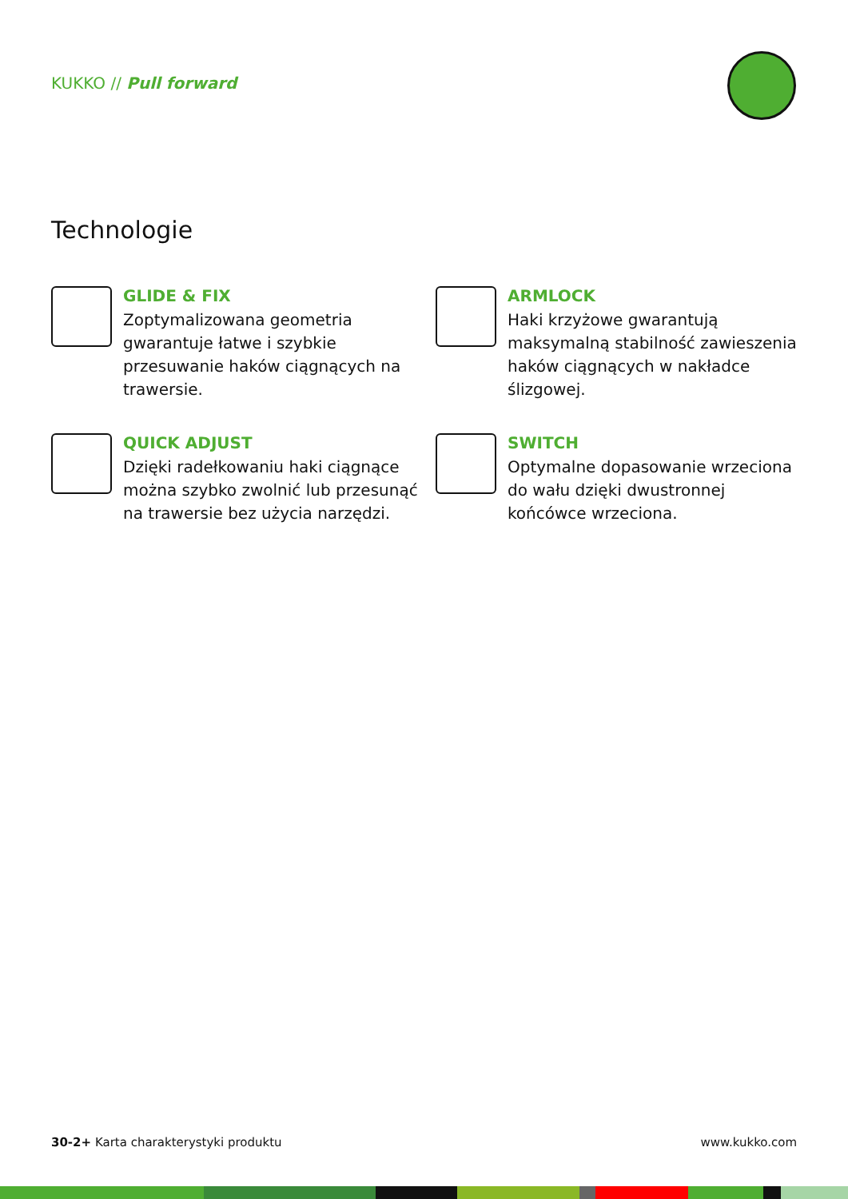KUKKO // Pull forward
Technologie
GLIDE & FIX
Zoptymalizowana geometria gwarantuje łatwe i szybkie przesuwanie haków ciągnących na trawersie.
ARMLOCK
Haki krzyżowe gwarantują maksymalną stabilność zawieszenia haków ciągnących w nakładce ślizgowej.
QUICK ADJUST
Dzięki radełkowaniu haki ciągnące można szybko zwolnić lub przesunąć na trawersie bez użycia narzędzi.
SWITCH
Optymalne dopasowanie wrzeciona do wału dzięki dwustronnej końcówce wrzeciona.
30-2+ Karta charakterystyki produktu www.kukko.com